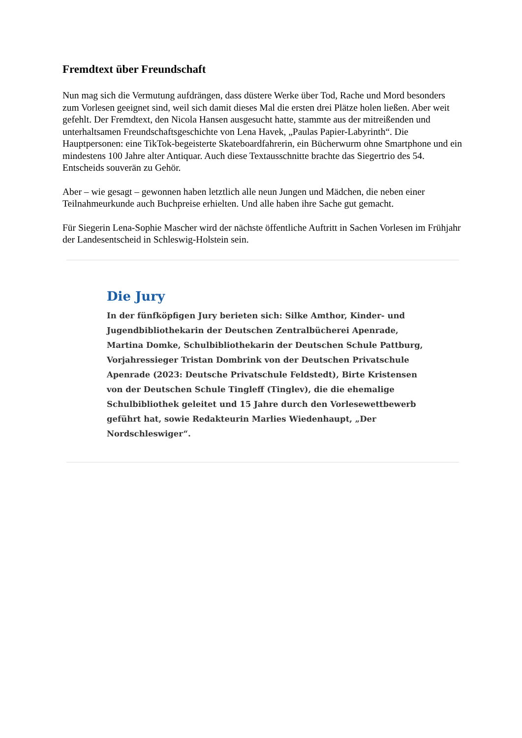Fremdtext über Freundschaft
Nun mag sich die Vermutung aufdrängen, dass düstere Werke über Tod, Rache und Mord besonders zum Vorlesen geeignet sind, weil sich damit dieses Mal die ersten drei Plätze holen ließen. Aber weit gefehlt. Der Fremdtext, den Nicola Hansen ausgesucht hatte, stammte aus der mitreißenden und unterhaltsamen Freundschaftsgeschichte von Lena Havek, „Paulas Papier-Labyrinth“. Die Hauptpersonen: eine TikTok-begeisterte Skateboardfahrerin, ein Bücherwurm ohne Smartphone und ein mindestens 100 Jahre alter Antiquar. Auch diese Textausschnitte brachte das Siegertrio des 54. Entscheids souverän zu Gehör.
Aber – wie gesagt – gewonnen haben letztlich alle neun Jungen und Mädchen, die neben einer Teilnahmeurkunde auch Buchpreise erhielten. Und alle haben ihre Sache gut gemacht.
Für Siegerin Lena-Sophie Mascher wird der nächste öffentliche Auftritt in Sachen Vorlesen im Frühjahr der Landesentscheid in Schleswig-Holstein sein.
Die Jury
In der fünfköpfigen Jury berieten sich: Silke Amthor, Kinder- und Jugendbibliothekarin der Deutschen Zentralbücherei Apenrade, Martina Domke, Schulbibliothekarin der Deutschen Schule Pattburg, Vorjahressieger Tristan Dombrink von der Deutschen Privatschule Apenrade (2023: Deutsche Privatschule Feldstedt), Birte Kristensen von der Deutschen Schule Tingleff (Tinglev), die die ehemalige Schulbibliothek geleitet und 15 Jahre durch den Vorlesewettbewerb geführt hat, sowie Redakteurin Marlies Wiedenhaupt, „Der Nordschleswiger“.